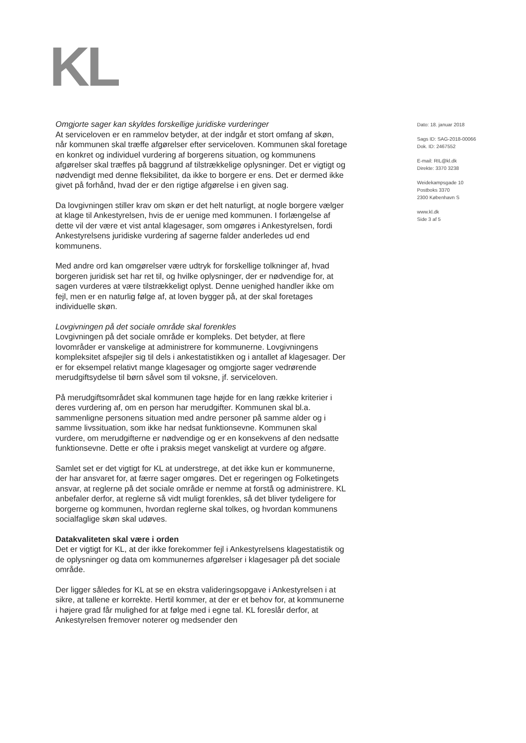KL
Omgjorte sager kan skyldes forskellige juridiske vurderinger
At serviceloven er en rammelov betyder, at der indgår et stort omfang af skøn, når kommunen skal træffe afgørelser efter serviceloven. Kommunen skal foretage en konkret og individuel vurdering af borgerens situation, og kommunens afgørelser skal træffes på baggrund af tilstrækkelige oplysninger. Det er vigtigt og nødvendigt med denne fleksibilitet, da ikke to borgere er ens. Det er dermed ikke givet på forhånd, hvad der er den rigtige afgørelse i en given sag.
Da lovgivningen stiller krav om skøn er det helt naturligt, at nogle borgere vælger at klage til Ankestyrelsen, hvis de er uenige med kommunen. I forlængelse af dette vil der være et vist antal klagesager, som omgøres i Ankestyrelsen, fordi Ankestyrelsens juridiske vurdering af sagerne falder anderledes ud end kommunens.
Med andre ord kan omgørelser være udtryk for forskellige tolkninger af, hvad borgeren juridisk set har ret til, og hvilke oplysninger, der er nødvendige for, at sagen vurderes at være tilstrækkeligt oplyst. Denne uenighed handler ikke om fejl, men er en naturlig følge af, at loven bygger på, at der skal foretages individuelle skøn.
Lovgivningen på det sociale område skal forenkles
Lovgivningen på det sociale område er kompleks. Det betyder, at flere lovområder er vanskelige at administrere for kommunerne. Lovgivningens kompleksitet afspejler sig til dels i ankestatistikken og i antallet af klagesager. Der er for eksempel relativt mange klagesager og omgjorte sager vedrørende merudgiftsydelse til børn såvel som til voksne, jf. serviceloven.
På merudgiftsområdet skal kommunen tage højde for en lang række kriterier i deres vurdering af, om en person har merudgifter. Kommunen skal bl.a. sammenligne personens situation med andre personer på samme alder og i samme livssituation, som ikke har nedsat funktionsevne. Kommunen skal vurdere, om merudgifterne er nødvendige og er en konsekvens af den nedsatte funktionsevne. Dette er ofte i praksis meget vanskeligt at vurdere og afgøre.
Samlet set er det vigtigt for KL at understrege, at det ikke kun er kommunerne, der har ansvaret for, at færre sager omgøres. Det er regeringen og Folketingets ansvar, at reglerne på det sociale område er nemme at forstå og administrere. KL anbefaler derfor, at reglerne så vidt muligt forenkles, så det bliver tydeligere for borgerne og kommunen, hvordan reglerne skal tolkes, og hvordan kommunens socialfaglige skøn skal udøves.
Datakvaliteten skal være i orden
Det er vigtigt for KL, at der ikke forekommer fejl i Ankestyrelsens klagestatistik og de oplysninger og data om kommunernes afgørelser i klagesager på det sociale område.
Der ligger således for KL at se en ekstra valideringsopgave i Ankestyrelsen i at sikre, at tallene er korrekte. Hertil kommer, at der er et behov for, at kommunerne i højere grad får mulighed for at følge med i egne tal. KL foreslår derfor, at Ankestyrelsen fremover noterer og medsender den
Dato: 18. januar 2018
Sags ID: SAG-2018-00066
Dok. ID: 2467552
E-mail: RIL@kl.dk
Direkte: 3370 3238
Weidekampsgade 10
Postboks 3370
2300 København S
www.kl.dk
Side 3 af 5